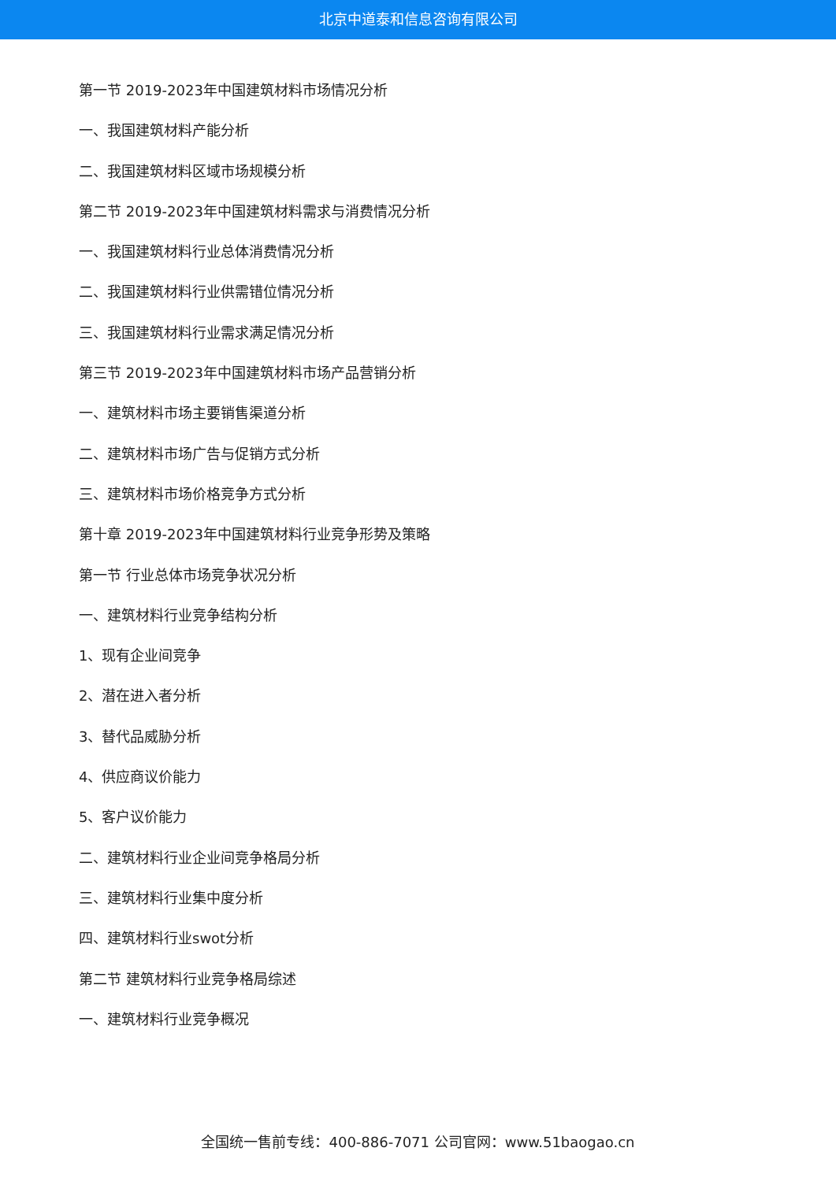北京中道泰和信息咨询有限公司
第一节 2019-2023年中国建筑材料市场情况分析
一、我国建筑材料产能分析
二、我国建筑材料区域市场规模分析
第二节 2019-2023年中国建筑材料需求与消费情况分析
一、我国建筑材料行业总体消费情况分析
二、我国建筑材料行业供需错位情况分析
三、我国建筑材料行业需求满足情况分析
第三节 2019-2023年中国建筑材料市场产品营销分析
一、建筑材料市场主要销售渠道分析
二、建筑材料市场广告与促销方式分析
三、建筑材料市场价格竞争方式分析
第十章 2019-2023年中国建筑材料行业竞争形势及策略
第一节 行业总体市场竞争状况分析
一、建筑材料行业竞争结构分析
1、现有企业间竞争
2、潜在进入者分析
3、替代品威胁分析
4、供应商议价能力
5、客户议价能力
二、建筑材料行业企业间竞争格局分析
三、建筑材料行业集中度分析
四、建筑材料行业swot分析
第二节 建筑材料行业竞争格局综述
一、建筑材料行业竞争概况
全国统一售前专线：400-886-7071 公司官网：www.51baogao.cn